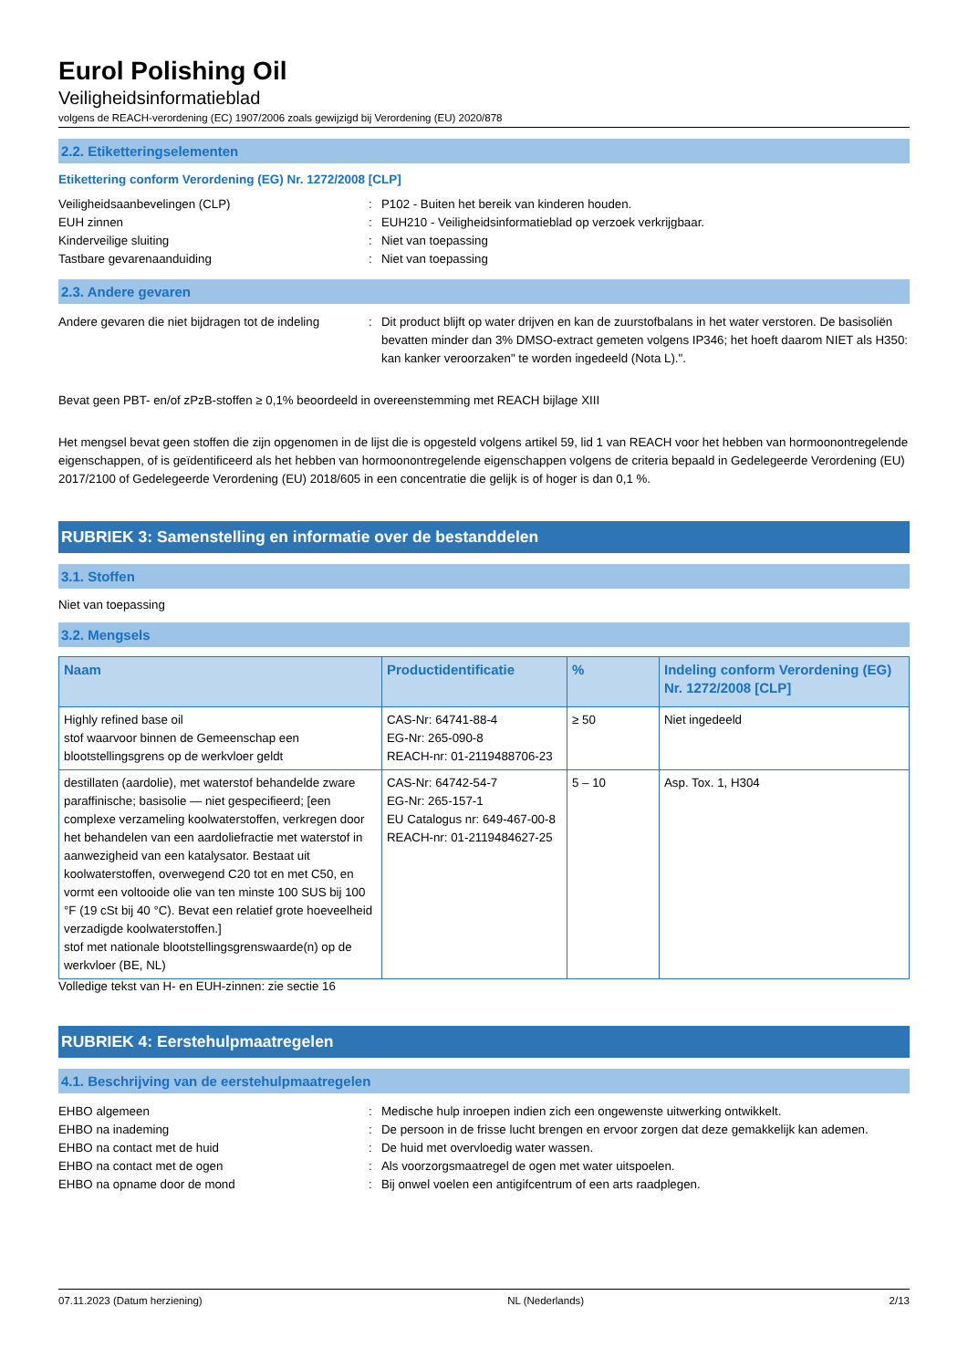Eurol Polishing Oil
Veiligheidsinformatieblad
volgens de REACH-verordening (EC) 1907/2006 zoals gewijzigd bij Verordening (EU) 2020/878
2.2. Etiketteringselementen
Etikettering conform Verordening (EG) Nr. 1272/2008 [CLP]
Veiligheidsaanbevelingen (CLP) : P102 - Buiten het bereik van kinderen houden.
EUH zinnen : EUH210 - Veiligheidsinformatieblad op verzoek verkrijgbaar.
Kinderveilige sluiting : Niet van toepassing
Tastbare gevarenaanduiding : Niet van toepassing
2.3. Andere gevaren
Andere gevaren die niet bijdragen tot de indeling
: Dit product blijft op water drijven en kan de zuurstofbalans in het water verstoren. De basisoliën bevatten minder dan 3% DMSO-extract gemeten volgens IP346; het hoeft daarom NIET als H350: kan kanker veroorzaken" te worden ingedeeld (Nota L).".
Bevat geen PBT- en/of zPzB-stoffen ≥ 0,1% beoordeeld in overeenstemming met REACH bijlage XIII
Het mengsel bevat geen stoffen die zijn opgenomen in de lijst die is opgesteld volgens artikel 59, lid 1 van REACH voor het hebben van hormoonontregelende eigenschappen, of is geïdentificeerd als het hebben van hormoonontregelende eigenschappen volgens de criteria bepaald in Gedelegeerde Verordening (EU) 2017/2100 of Gedelegeerde Verordening (EU) 2018/605 in een concentratie die gelijk is of hoger is dan 0,1 %.
RUBRIEK 3: Samenstelling en informatie over de bestanddelen
3.1. Stoffen
Niet van toepassing
3.2. Mengsels
| Naam | Productidentificatie | % | Indeling conform Verordening (EG) Nr. 1272/2008 [CLP] |
| --- | --- | --- | --- |
| Highly refined base oil stof waarvoor binnen de Gemeenschap een blootstellingsgrens op de werkvloer geldt | CAS-Nr: 64741-88-4 EG-Nr: 265-090-8 REACH-nr: 01-2119488706-23 | ≥ 50 | Niet ingedeeld |
| destillaten (aardolie), met waterstof behandelde zware paraffinische; basisolie — niet gespecifieerd; [een complexe verzameling koolwaterstoffen, verkregen door het behandelen van een aardoliefractie met waterstof in aanwezigheid van een katalysator. Bestaat uit koolwaterstoffen, overwegend C20 tot en met C50, en vormt een voltooide olie van ten minste 100 SUS bij 100 °F (19 cSt bij 40 °C). Bevat een relatief grote hoeveelheid verzadigde koolwaterstoffen.] stof met nationale blootstellingsgrenswaarde(n) op de werkvloer (BE, NL) | CAS-Nr: 64742-54-7 EG-Nr: 265-157-1 EU Catalogus nr: 649-467-00-8 REACH-nr: 01-2119484627-25 | 5 – 10 | Asp. Tox. 1, H304 |
Volledige tekst van H- en EUH-zinnen: zie sectie 16
RUBRIEK 4: Eerstehulpmaatregelen
4.1. Beschrijving van de eerstehulpmaatregelen
EHBO algemeen : Medische hulp inroepen indien zich een ongewenste uitwerking ontwikkelt.
EHBO na inademing : De persoon in de frisse lucht brengen en ervoor zorgen dat deze gemakkelijk kan ademen.
EHBO na contact met de huid : De huid met overvloedig water wassen.
EHBO na contact met de ogen : Als voorzorgsmaatregel de ogen met water uitspoelen.
EHBO na opname door de mond : Bij onwel voelen een antigifcentrum of een arts raadplegen.
07.11.2023 (Datum herziening) NL (Nederlands) 2/13